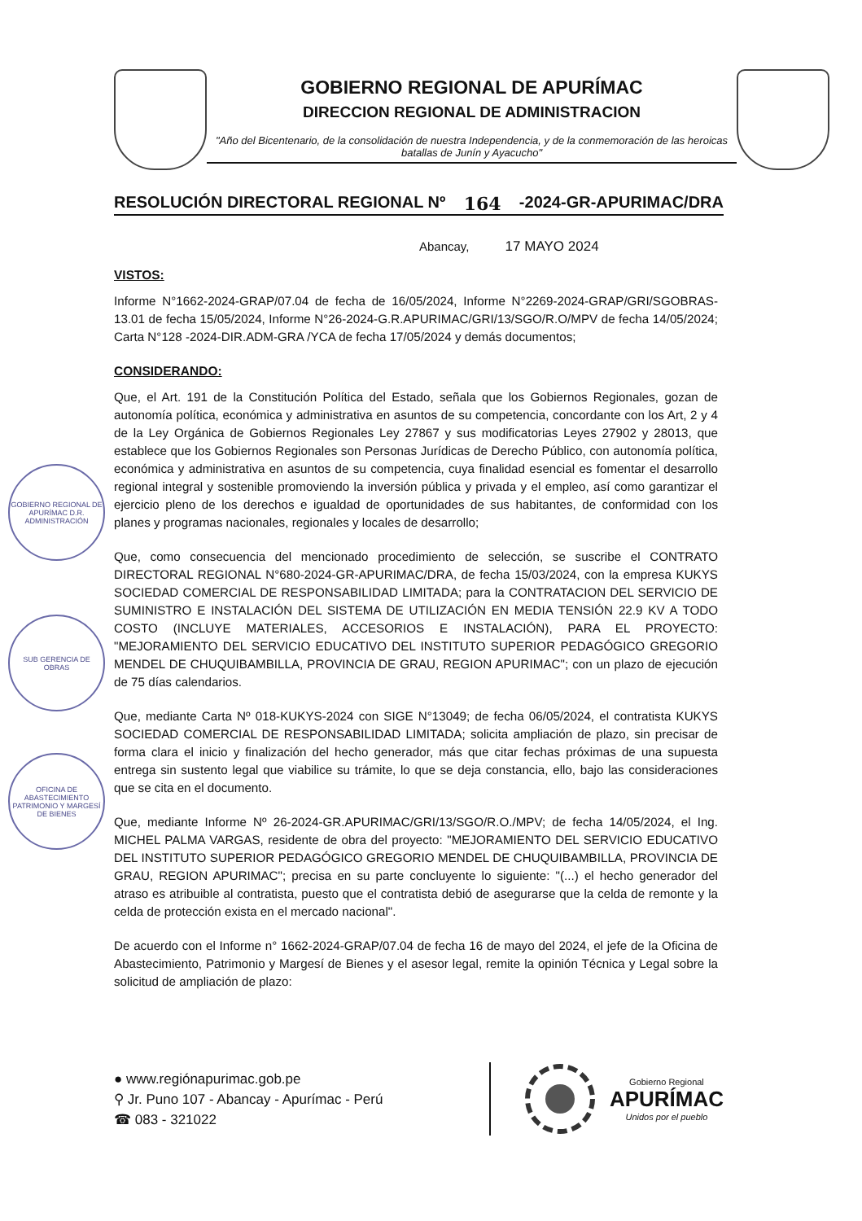GOBIERNO REGIONAL DE APURÍMAC
DIRECCION REGIONAL DE ADMINISTRACION
"Año del Bicentenario, de la consolidación de nuestra Independencia, y de la conmemoración de las heroicas batallas de Junín y Ayacucho"
RESOLUCIÓN DIRECTORAL REGIONAL Nº 164 -2024-GR-APURIMAC/DRA
Abancay, 17 MAYO 2024
VISTOS:
Informe N°1662-2024-GRAP/07.04 de fecha de 16/05/2024, Informe N°2269-2024-GRAP/GRI/SGOBRAS-13.01 de fecha 15/05/2024, Informe N°26-2024-G.R.APURIMAC/GRI/13/SGO/R.O/MPV de fecha 14/05/2024; Carta N°128 -2024-DIR.ADM-GRA /YCA de fecha 17/05/2024 y demás documentos;
CONSIDERANDO:
Que, el Art. 191 de la Constitución Política del Estado, señala que los Gobiernos Regionales, gozan de autonomía política, económica y administrativa en asuntos de su competencia, concordante con los Art, 2 y 4 de la Ley Orgánica de Gobiernos Regionales Ley 27867 y sus modificatorias Leyes 27902 y 28013, que establece que los Gobiernos Regionales son Personas Jurídicas de Derecho Público, con autonomía política, económica y administrativa en asuntos de su competencia, cuya finalidad esencial es fomentar el desarrollo regional integral y sostenible promoviendo la inversión pública y privada y el empleo, así como garantizar el ejercicio pleno de los derechos e igualdad de oportunidades de sus habitantes, de conformidad con los planes y programas nacionales, regionales y locales de desarrollo;
Que, como consecuencia del mencionado procedimiento de selección, se suscribe el CONTRATO DIRECTORAL REGIONAL N°680-2024-GR-APURIMAC/DRA, de fecha 15/03/2024, con la empresa KUKYS SOCIEDAD COMERCIAL DE RESPONSABILIDAD LIMITADA; para la CONTRATACION DEL SERVICIO DE SUMINISTRO E INSTALACIÓN DEL SISTEMA DE UTILIZACIÓN EN MEDIA TENSIÓN 22.9 KV A TODO COSTO (INCLUYE MATERIALES, ACCESORIOS E INSTALACIÓN), PARA EL PROYECTO: "MEJORAMIENTO DEL SERVICIO EDUCATIVO DEL INSTITUTO SUPERIOR PEDAGÓGICO GREGORIO MENDEL DE CHUQUIBAMBILLA, PROVINCIA DE GRAU, REGION APURIMAC"; con un plazo de ejecución de 75 días calendarios.
Que, mediante Carta Nº 018-KUKYS-2024 con SIGE N°13049; de fecha 06/05/2024, el contratista KUKYS SOCIEDAD COMERCIAL DE RESPONSABILIDAD LIMITADA; solicita ampliación de plazo, sin precisar de forma clara el inicio y finalización del hecho generador, más que citar fechas próximas de una supuesta entrega sin sustento legal que viabilice su trámite, lo que se deja constancia, ello, bajo las consideraciones que se cita en el documento.
Que, mediante Informe Nº 26-2024-GR.APURIMAC/GRI/13/SGO/R.O./MPV; de fecha 14/05/2024, el Ing. MICHEL PALMA VARGAS, residente de obra del proyecto: "MEJORAMIENTO DEL SERVICIO EDUCATIVO DEL INSTITUTO SUPERIOR PEDAGÓGICO GREGORIO MENDEL DE CHUQUIBAMBILLA, PROVINCIA DE GRAU, REGION APURIMAC"; precisa en su parte concluyente lo siguiente: "(...) el hecho generador del atraso es atribuible al contratista, puesto que el contratista debió de asegurarse que la celda de remonte y la celda de protección exista en el mercado nacional".
De acuerdo con el Informe n° 1662-2024-GRAP/07.04 de fecha 16 de mayo del 2024, el jefe de la Oficina de Abastecimiento, Patrimonio y Margesí de Bienes y el asesor legal, remite la opinión Técnica y Legal sobre la solicitud de ampliación de plazo:
GOBIERNO REGIONAL DE APURÍMAC D.R. ADMINISTRACIÓN
SUB GERENCIA DE OBRAS
OFICINA DE ABASTECIMIENTO PATRIMONIO Y MARGESÍ DE BIENES
● www.regiónapurimac.gob.pe
⚲ Jr. Puno 107 - Abancay - Apurímac - Perú
☎ 083 - 321022
Gobierno Regional
APURÍMAC
Unidos por el pueblo